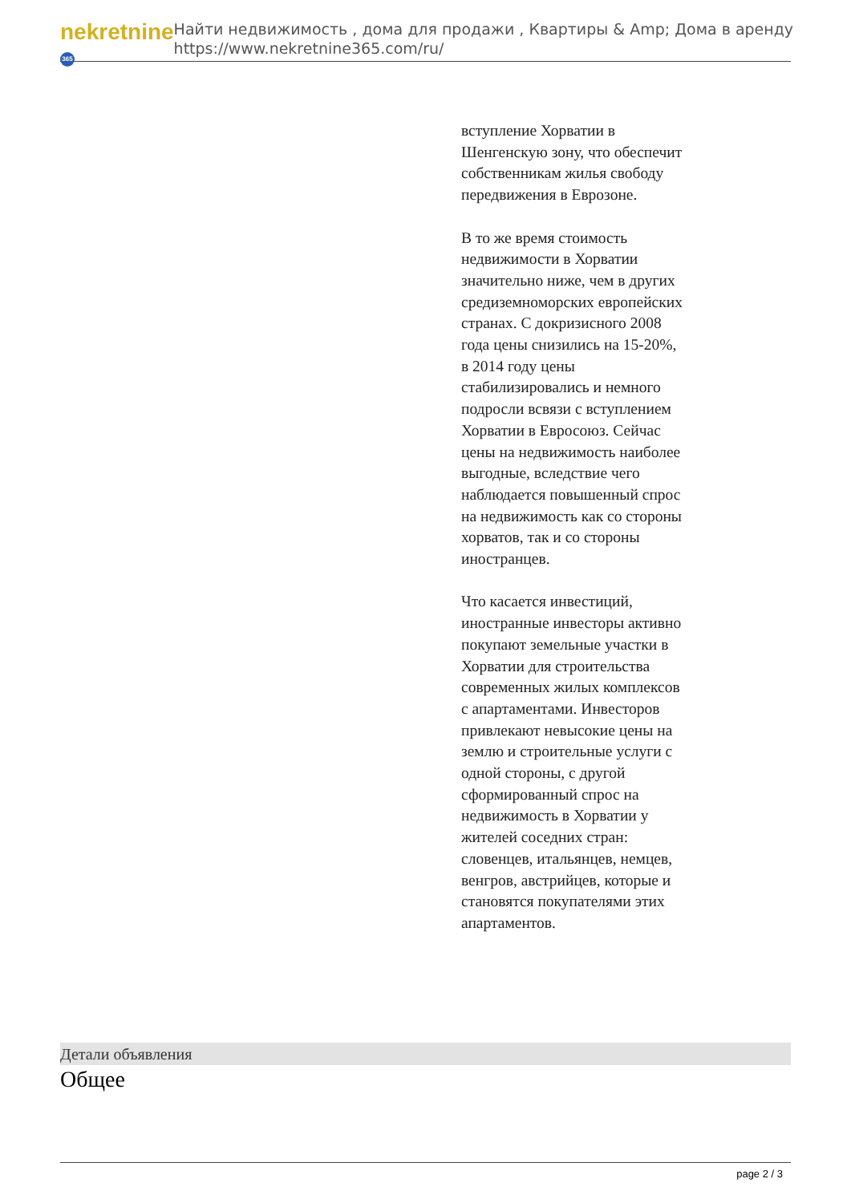nekretnine 365
Найти недвижимость , дома для продажи , Квартиры & Amp; Дома в аренду
https://www.nekretnine365.com/ru/
вступление Хорватии в Шенгенскую зону, что обеспечит собственникам жилья свободу передвижения в Еврозоне.
В то же время стоимость недвижимости в Хорватии значительно ниже, чем в других средиземноморских европейских странах. С докризисного 2008 года цены снизились на 15-20%, в 2014 году цены стабилизировались и немного подросли всвязи с вступлением Хорватии в Евросоюз. Сейчас цены на недвижимость наиболее выгодные, вследствие чего наблюдается повышенный спрос на недвижимость как со стороны хорватов, так и со стороны иностранцев.
Что касается инвестиций, иностранные инвесторы активно покупают земельные участки в Хорватии для строительства современных жилых комплексов с апартаментами. Инвесторов привлекают невысокие цены на землю и строительные услуги с одной стороны, с другой сформированный спрос на недвижимость в Хорватии у жителей соседних стран: словенцев, итальянцев, немцев, венгров, австрийцев, которые и становятся покупателями этих апартаментов.
Детали объявления
Общее
page 2 / 3